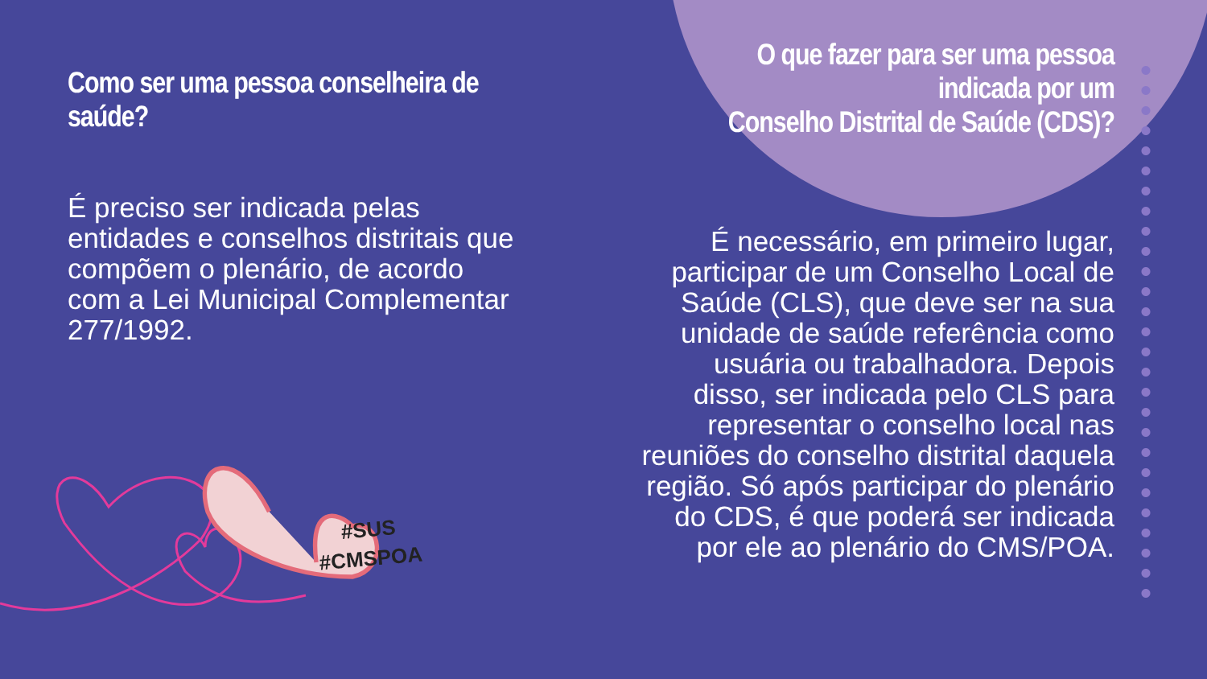Como ser uma pessoa conselheira de saúde?
É preciso ser indicada pelas entidades e conselhos distritais que compõem o plenário, de acordo com a Lei Municipal Complementar 277/1992.
#SUS
#CMSPOA
O que fazer para ser uma pessoa
indicada por um
Conselho Distrital de Saúde (CDS)?
É necessário, em primeiro lugar, participar de um Conselho Local de Saúde (CLS), que deve ser na sua unidade de saúde referência como usuária ou trabalhadora. Depois disso, ser indicada pelo CLS para representar o conselho local nas reuniões do conselho distrital daquela região. Só após participar do plenário do CDS, é que poderá ser indicada por ele ao plenário do CMS/POA.